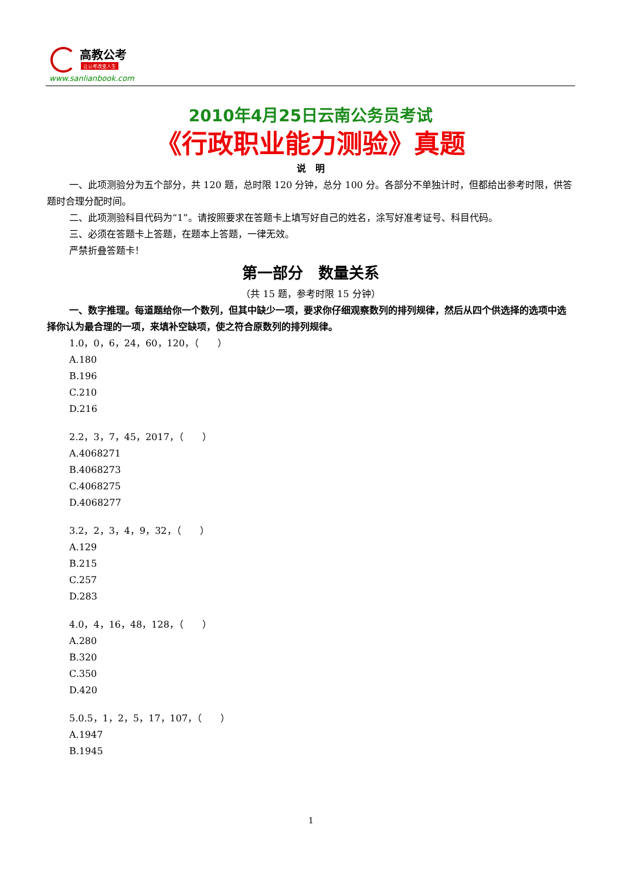高教公考
让公考改变人生
www.sanlianbook.com
2010年4月25日云南公务员考试
《行政职业能力测验》真题
说　明
一、此项测验分为五个部分，共 120 题，总时限 120 分钟，总分 100 分。各部分不单独计时，但都给出参考时限，供答题时合理分配时间。
二、此项测验科目代码为“1”。请按照要求在答题卡上填写好自己的姓名，涂写好准考证号、科目代码。
三、必须在答题卡上答题，在题本上答题，一律无效。
严禁折叠答题卡！
第一部分　数量关系
（共 15 题，参考时限 15 分钟）
一、数字推理。每道题给你一个数列，但其中缺少一项，要求你仔细观察数列的排列规律，然后从四个供选择的选项中选择你认为最合理的一项，来填补空缺项，使之符合原数列的排列规律。
1.0，0，6，24，60，120，（　　）
A.180
B.196
C.210
D.216
2.2，3，7，45，2017，（　　）
A.4068271
B.4068273
C.4068275
D.4068277
3.2，2，3，4，9，32，（　　）
A.129
B.215
C.257
D.283
4.0，4，16，48，128，（　　）
A.280
B.320
C.350
D.420
5.0.5，1，2，5，17，107，（　　）
A.1947
B.1945
1